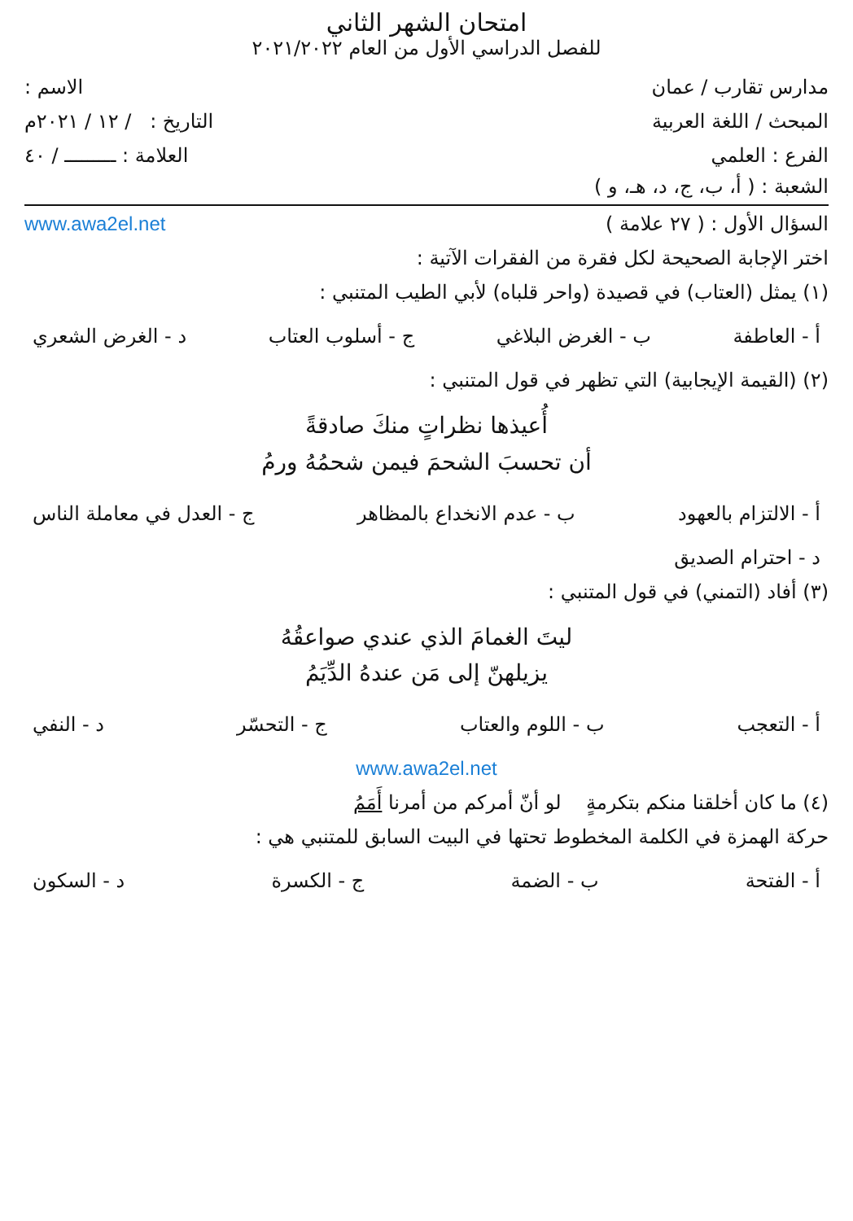امتحان الشهر الثاني
للفصل الدراسي الأول من العام ٢٠٢١/٢٠٢٢
مدارس تقارب / عمان الاسم :
المبحث / اللغة العربية التاريخ : / ١٢ / ٢٠٢١م
الفرع : العلمي العلامة : ـــــــــ / ٤٠
الشعبة : ( أ، ب، ج، د، هـ، و )
السؤال الأول : ( ٢٧ علامة ) www.awa2el.net
اختر الإجابة الصحيحة لكل فقرة من الفقرات الآتية :
(١) يمثل (العتاب) في قصيدة (واحر قلباه) لأبي الطيب المتنبي :
أ - العاطفة ب - الغرض البلاغي ج - أسلوب العتاب د - الغرض الشعري
(٢) (القيمة الإيجابية) التي تظهر في قول المتنبي :
أُعيذها نظراتٍ منكَ صادقةً
أن تحسبَ الشحمَ فيمن شحمُهُ ورمُ
أ - الالتزام بالعهود ب - عدم الانخداع بالمظاهر ج - العدل في معاملة الناس
د - احترام الصديق
(٣) أفاد (التمني) في قول المتنبي :
ليتَ الغمامَ الذي عندي صواعقُهُ
يزيلهنّ إلى مَن عندهُ الدِّيَمُ
أ - التعجب ب - اللوم والعتاب ج - التحسّر د - النفي
www.awa2el.net
(٤) ما كان أخلقنا منكم بتكرمةٍ لو أنّ أمركم من أمرنا أَمَمُ
حركة الهمزة في الكلمة المخطوط تحتها في البيت السابق للمتنبي هي :
أ - الفتحة ب - الضمة ج - الكسرة د - السكون